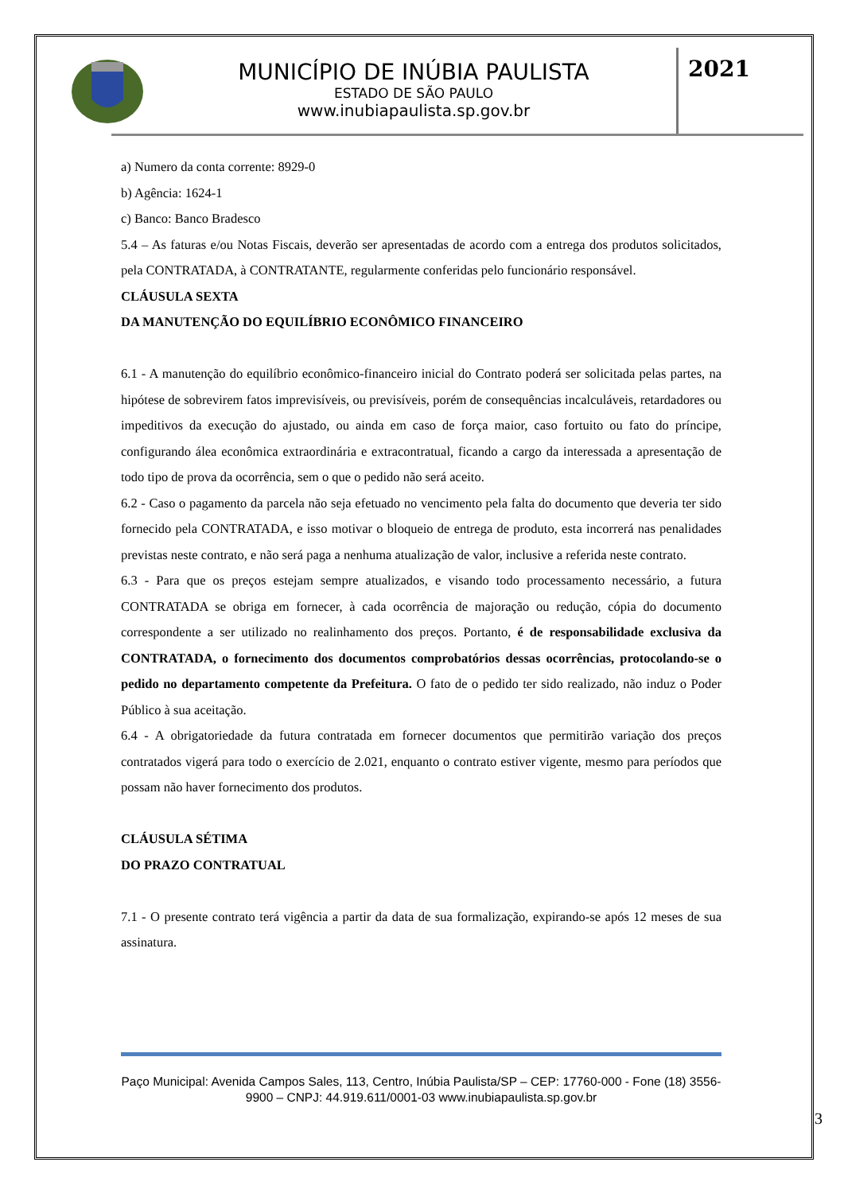MUNICÍPIO DE INÚBIA PAULISTA
ESTADO DE SÃO PAULO
www.inubiapaulista.sp.gov.br
2021
a) Numero da conta corrente: 8929-0
b) Agência: 1624-1
c) Banco: Banco Bradesco
5.4 – As faturas e/ou Notas Fiscais, deverão ser apresentadas de acordo com a entrega dos produtos solicitados, pela CONTRATADA, à CONTRATANTE, regularmente conferidas pelo funcionário responsável.
CLÁUSULA SEXTA
DA MANUTENÇÃO DO EQUILÍBRIO ECONÔMICO FINANCEIRO
6.1 - A manutenção do equilíbrio econômico-financeiro inicial do Contrato poderá ser solicitada pelas partes, na hipótese de sobrevirem fatos imprevisíveis, ou previsíveis, porém de consequências incalculáveis, retardadores ou impeditivos da execução do ajustado, ou ainda em caso de força maior, caso fortuito ou fato do príncipe, configurando álea econômica extraordinária e extracontratual, ficando a cargo da interessada a apresentação de todo tipo de prova da ocorrência, sem o que o pedido não será aceito.
6.2 - Caso o pagamento da parcela não seja efetuado no vencimento pela falta do documento que deveria ter sido fornecido pela CONTRATADA, e isso motivar o bloqueio de entrega de produto, esta incorrerá nas penalidades previstas neste contrato, e não será paga a nenhuma atualização de valor, inclusive a referida neste contrato.
6.3 - Para que os preços estejam sempre atualizados, e visando todo processamento necessário, a futura CONTRATADA se obriga em fornecer, à cada ocorrência de majoração ou redução, cópia do documento correspondente a ser utilizado no realinhamento dos preços. Portanto, é de responsabilidade exclusiva da CONTRATADA, o fornecimento dos documentos comprobatórios dessas ocorrências, protocolando-se o pedido no departamento competente da Prefeitura. O fato de o pedido ter sido realizado, não induz o Poder Público à sua aceitação.
6.4 - A obrigatoriedade da futura contratada em fornecer documentos que permitirão variação dos preços contratados vigerá para todo o exercício de 2.021, enquanto o contrato estiver vigente, mesmo para períodos que possam não haver fornecimento dos produtos.
CLÁUSULA SÉTIMA
DO PRAZO CONTRATUAL
7.1 - O presente contrato terá vigência a partir da data de sua formalização, expirando-se após 12 meses de sua assinatura.
Paço Municipal: Avenida Campos Sales, 113, Centro, Inúbia Paulista/SP – CEP: 17760-000 - Fone (18) 3556-9900 – CNPJ: 44.919.611/0001-03 www.inubiapaulista.sp.gov.br
3